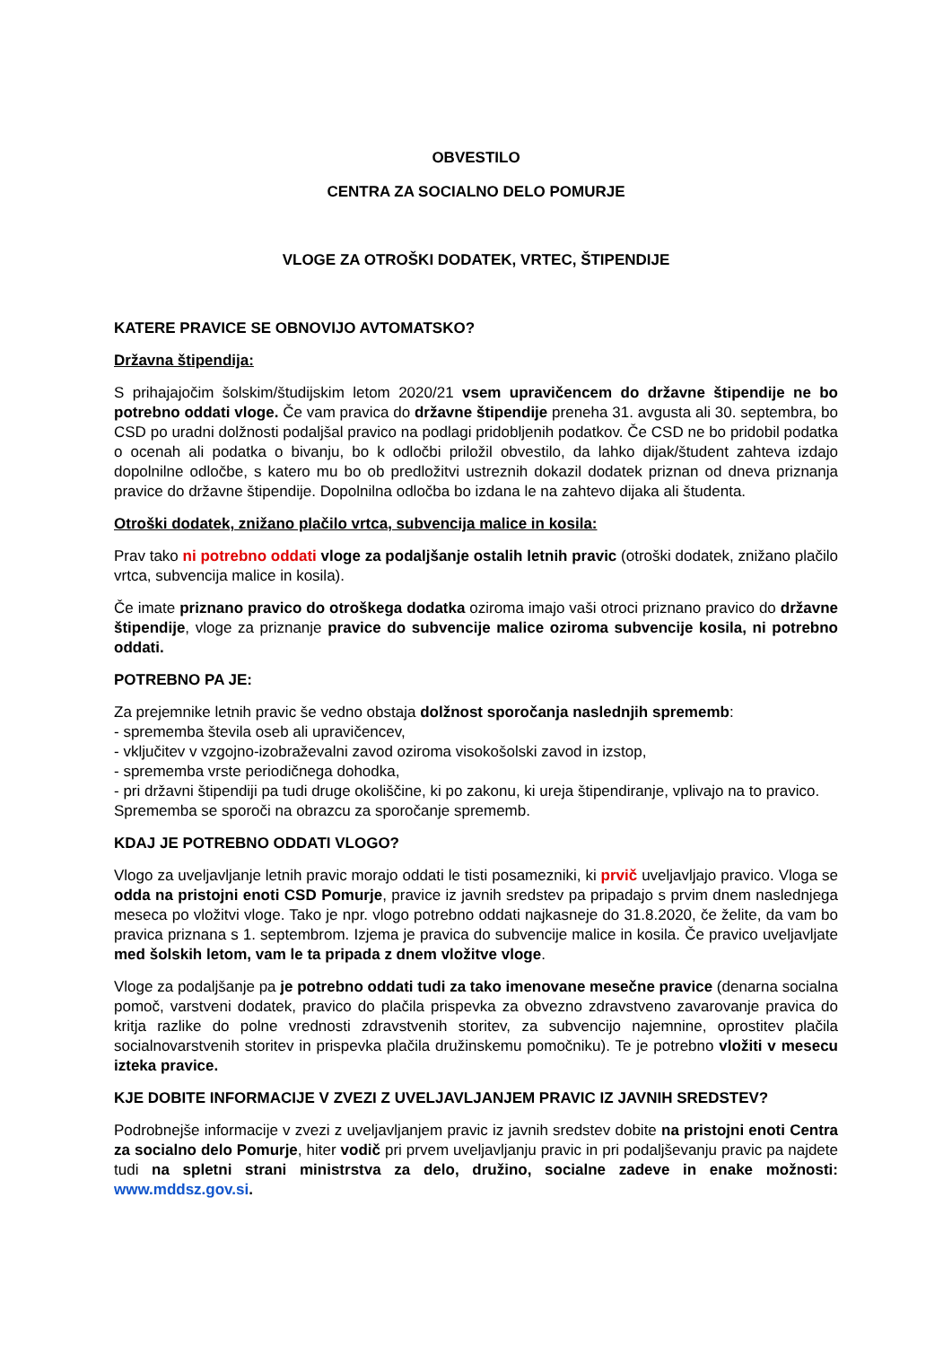OBVESTILO
CENTRA ZA SOCIALNO DELO POMURJE
VLOGE ZA OTROŠKI DODATEK, VRTEC, ŠTIPENDIJE
KATERE PRAVICE SE OBNOVIJO AVTOMATSKO?
Državna štipendija:
S prihajajočim šolskim/študijskim letom 2020/21 vsem upravičencem do državne štipendije ne bo potrebno oddati vloge. Če vam pravica do državne štipendije preneha 31. avgusta ali 30. septembra, bo CSD po uradni dolžnosti podaljšal pravico na podlagi pridobljenih podatkov. Če CSD ne bo pridobil podatka o ocenah ali podatka o bivanju, bo k odločbi priložil obvestilo, da lahko dijak/študent zahteva izdajo dopolnilne odločbe, s katero mu bo ob predložitvi ustreznih dokazil dodatek priznan od dneva priznanja pravice do državne štipendije. Dopolnilna odločba bo izdana le na zahtevo dijaka ali študenta.
Otroški dodatek, znižano plačilo vrtca, subvencija malice in kosila:
Prav tako ni potrebno oddati vloge za podaljšanje ostalih letnih pravic (otroški dodatek, znižano plačilo vrtca, subvencija malice in kosila).
Če imate priznano pravico do otroškega dodatka oziroma imajo vaši otroci priznano pravico do državne štipendije, vloge za priznanje pravice do subvencije malice oziroma subvencije kosila, ni potrebno oddati.
POTREBNO PA JE:
Za prejemnike letnih pravic še vedno obstaja dolžnost sporočanja naslednjih sprememb:
- sprememba števila oseb ali upravičencev,
- vključitev v vzgojno-izobraževalni zavod oziroma visokošolski zavod in izstop,
- sprememba vrste periodičnega dohodka,
- pri državni štipendiji pa tudi druge okoliščine, ki po zakonu, ki ureja štipendiranje, vplivajo na to pravico.
Sprememba se sporoči na obrazcu za sporočanje sprememb.
KDAJ JE POTREBNO ODDATI VLOGO?
Vlogo za uveljavljanje letnih pravic morajo oddati le tisti posamezniki, ki prvič uveljavljajo pravico. Vloga se odda na pristojni enoti CSD Pomurje, pravice iz javnih sredstev pa pripadajo s prvim dnem naslednjega meseca po vložitvi vloge. Tako je npr. vlogo potrebno oddati najkasneje do 31.8.2020, če želite, da vam bo pravica priznana s 1. septembrom. Izjema je pravica do subvencije malice in kosila. Če pravico uveljavljate med šolskih letom, vam le ta pripada z dnem vložitve vloge.
Vloge za podaljšanje pa je potrebno oddati tudi za tako imenovane mesečne pravice (denarna socialna pomoč, varstveni dodatek, pravico do plačila prispevka za obvezno zdravstveno zavarovanje pravica do kritja razlike do polne vrednosti zdravstvenih storitev, za subvencijo najemnine, oprostitev plačila socialnovarstvenih storitev in prispevka plačila družinskemu pomočniku). Te je potrebno vložiti v mesecu izteka pravice.
KJE DOBITE INFORMACIJE V ZVEZI Z UVELJAVLJANJEM PRAVIC IZ JAVNIH SREDSTEV?
Podrobnejše informacije v zvezi z uveljavljanjem pravic iz javnih sredstev dobite na pristojni enoti Centra za socialno delo Pomurje, hiter vodič pri prvem uveljavljanju pravic in pri podaljševanju pravic pa najdete tudi na spletni strani ministrstva za delo, družino, socialne zadeve in enake možnosti: www.mddsz.gov.si.